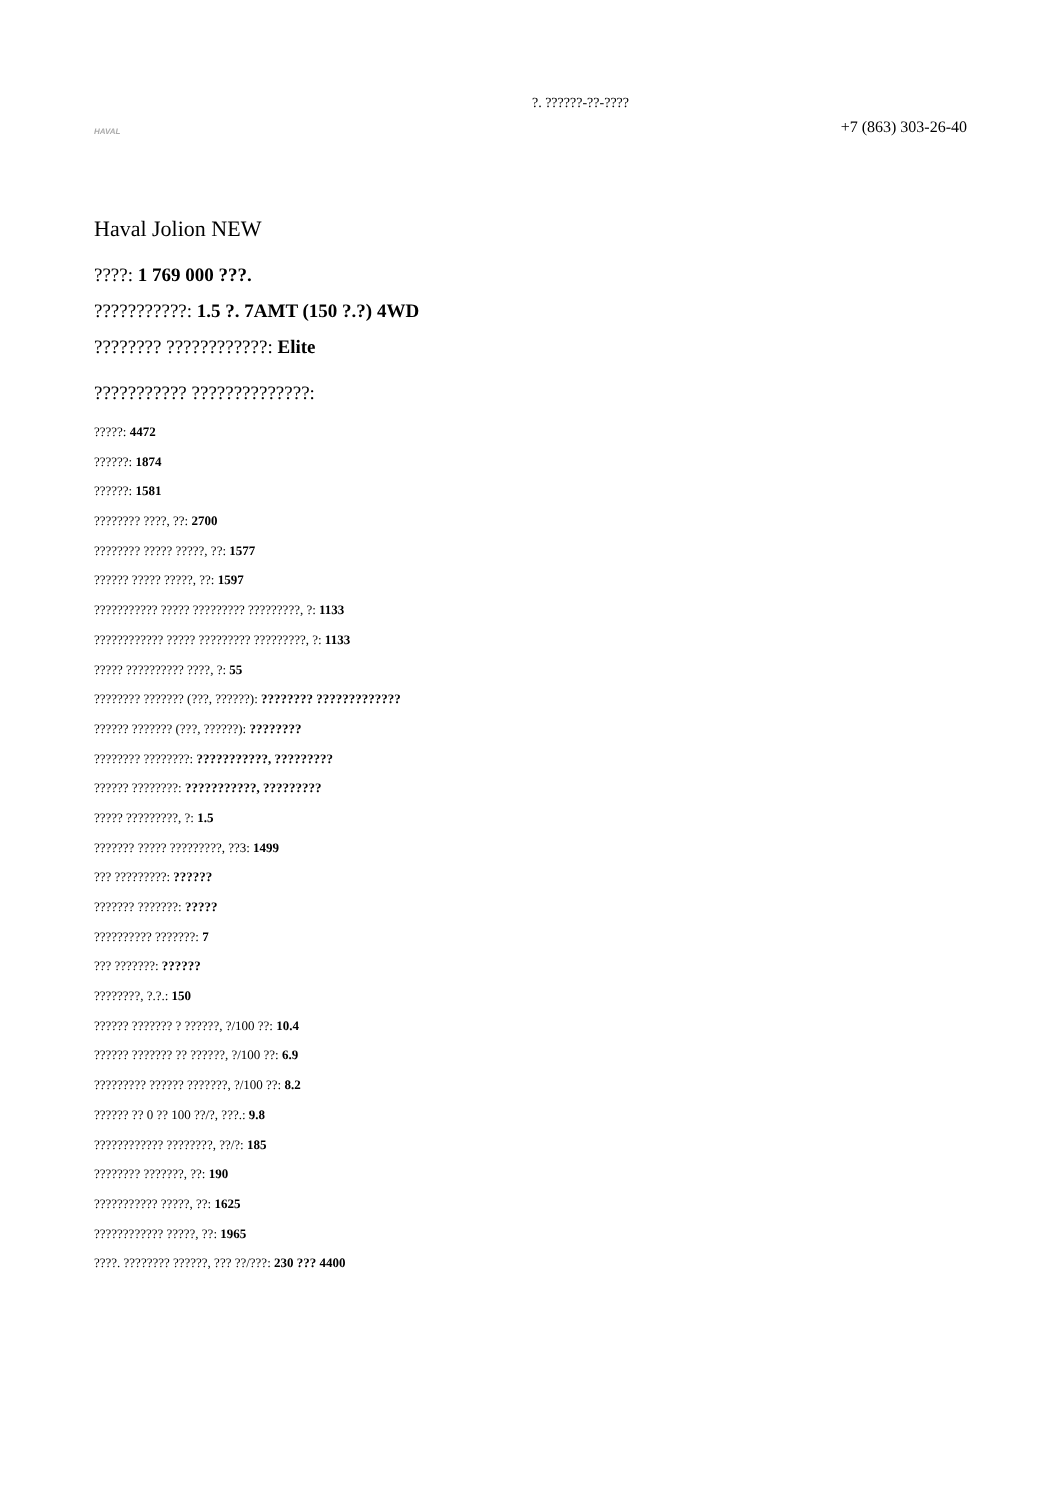?. ??????-??-????
HAVAL
+7 (863) 303-26-40
Haval Jolion NEW
????: 1 769 000 ???.
???????????: 1.5 ?. 7AMT (150 ?.?) 4WD
???????? ????????????: Elite
??????????? ??????????????:
?????: 4472
??????: 1874
??????: 1581
???????? ????, ??: 2700
???????? ????? ?????, ??: 1577
?????? ????? ?????, ??: 1597
??????????? ????? ????????? ?????????, ?: 1133
???????????? ????? ????????? ?????????, ?: 1133
????? ?????????? ????, ?: 55
???????? ??????? (???, ??????): ???????? ?????????????
?????? ??????? (???, ??????): ????????
???????? ????????: ???????????, ?????????
?????? ????????: ???????????, ?????????
????? ?????????, ?: 1.5
??????? ????? ?????????, ??3: 1499
??? ?????????: ??????
??????? ???????: ?????
?????????? ???????: 7
??? ???????: ??????
????????, ?.?.: 150
?????? ??????? ? ??????, ?/100 ??: 10.4
?????? ??????? ?? ??????, ?/100 ??: 6.9
????????? ?????? ???????, ?/100 ??: 8.2
?????? ?? 0 ?? 100 ??/?, ???.: 9.8
???????????? ????????, ??/?: 185
???????? ???????, ??: 190
??????????? ?????, ??: 1625
???????????? ?????, ??: 1965
????. ???????? ??????, ??? ??/???: 230 ??? 4400